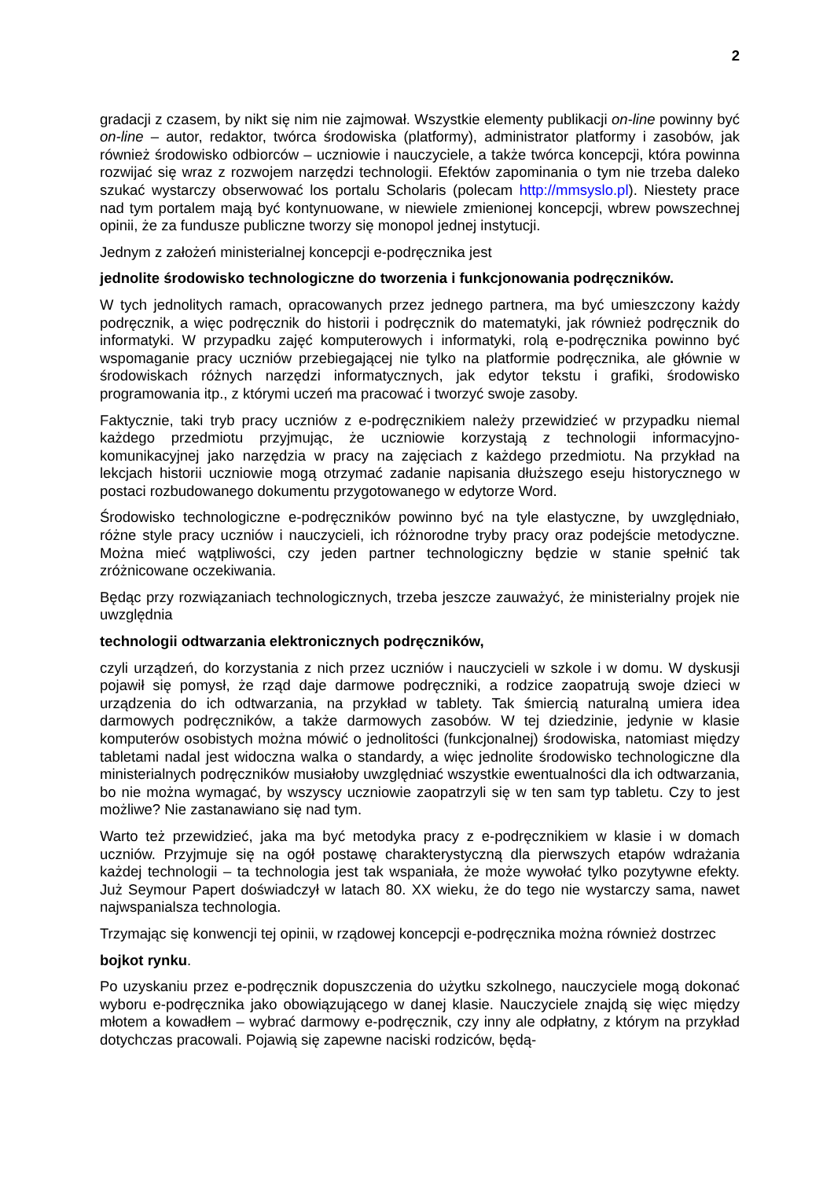2
gradacji z czasem, by nikt się nim nie zajmował. Wszystkie elementy publikacji on-line powinny być on-line – autor, redaktor, twórca środowiska (platformy), administrator platformy i zasobów, jak również środowisko odbiorców – uczniowie i nauczyciele, a także twórca koncepcji, która powinna rozwijać się wraz z rozwojem narzędzi technologii. Efektów zapominania o tym nie trzeba daleko szukać wystarczy obserwować los portalu Scholaris (polecam http://mmsyslo.pl). Niestety prace nad tym portalem mają być kontynuowane, w niewiele zmienionej koncepcji, wbrew powszechnej opinii, że za fundusze publiczne tworzy się monopol jednej instytucji.
Jednym z założeń ministerialnej koncepcji e-podręcznika jest
jednolite środowisko technologiczne do tworzenia i funkcjonowania podręczników.
W tych jednolitych ramach, opracowanych przez jednego partnera, ma być umieszczony każdy podręcznik, a więc podręcznik do historii i podręcznik do matematyki, jak również podręcznik do informatyki. W przypadku zajęć komputerowych i informatyki, rolą e-podręcznika powinno być wspomaganie pracy uczniów przebiegającej nie tylko na platformie podręcznika, ale głównie w środowiskach różnych narzędzi informatycznych, jak edytor tekstu i grafiki, środowisko programowania itp., z którymi uczeń ma pracować i tworzyć swoje zasoby.
Faktycznie, taki tryb pracy uczniów z e-podręcznikiem należy przewidzieć w przypadku niemal każdego przedmiotu przyjmując, że uczniowie korzystają z technologii informacyjno-komunikacyjnej jako narzędzia w pracy na zajęciach z każdego przedmiotu. Na przykład na lekcjach historii uczniowie mogą otrzymać zadanie napisania dłuższego eseju historycznego w postaci rozbudowanego dokumentu przygotowanego w edytorze Word.
Środowisko technologiczne e-podręczników powinno być na tyle elastyczne, by uwzględniało, różne style pracy uczniów i nauczycieli, ich różnorodne tryby pracy oraz podejście metodyczne. Można mieć wątpliwości, czy jeden partner technologiczny będzie w stanie spełnić tak zróżnicowane oczekiwania.
Będąc przy rozwiązaniach technologicznych, trzeba jeszcze zauważyć, że ministerialny projek nie uwzględnia
technologii odtwarzania elektronicznych podręczników,
czyli urządzeń, do korzystania z nich przez uczniów i nauczycieli w szkole i w domu. W dyskusji pojawił się pomysł, że rząd daje darmowe podręczniki, a rodzice zaopatrują swoje dzieci w urządzenia do ich odtwarzania, na przykład w tablety. Tak śmiercią naturalną umiera idea darmowych podręczników, a także darmowych zasobów. W tej dziedzinie, jedynie w klasie komputerów osobistych można mówić o jednolitości (funkcjonalnej) środowiska, natomiast między tabletami nadal jest widoczna walka o standardy, a więc jednolite środowisko technologiczne dla ministerialnych podręczników musiałoby uwzględniać wszystkie ewentualności dla ich odtwarzania, bo nie można wymagać, by wszyscy uczniowie zaopatrzyli się w ten sam typ tabletu. Czy to jest możliwe? Nie zastanawiano się nad tym.
Warto też przewidzieć, jaka ma być metodyka pracy z e-podręcznikiem w klasie i w domach uczniów. Przyjmuje się na ogół postawę charakterystyczną dla pierwszych etapów wdrażania każdej technologii – ta technologia jest tak wspaniała, że może wywołać tylko pozytywne efekty. Już Seymour Papert doświadczył w latach 80. XX wieku, że do tego nie wystarczy sama, nawet najwspanialsza technologia.
Trzymając się konwencji tej opinii, w rządowej koncepcji e-podręcznika można również dostrzec
bojkot rynku.
Po uzyskaniu przez e-podręcznik dopuszczenia do użytku szkolnego, nauczyciele mogą dokonać wyboru e-podręcznika jako obowiązującego w danej klasie. Nauczyciele znajdą się więc między młotem a kowadłem – wybrać darmowy e-podręcznik, czy inny ale odpłatny, z którym na przykład dotychczas pracowali. Pojawią się zapewne naciski rodziców, będą-